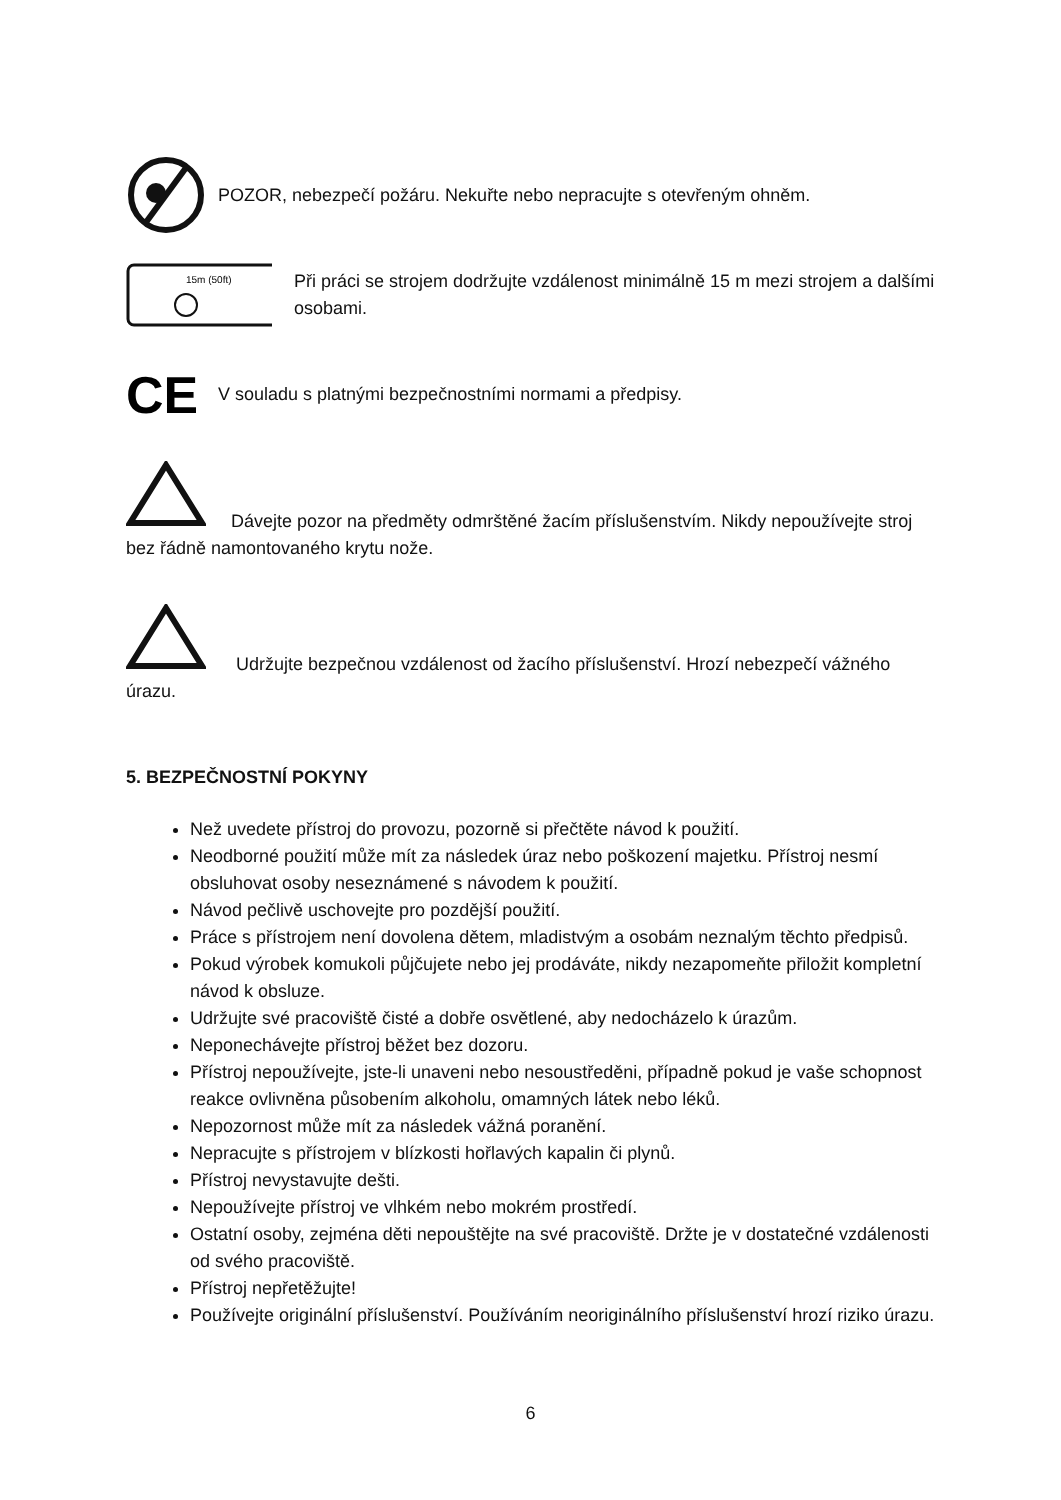POZOR, nebezpečí požáru. Nekuřte nebo nepracujte s otevřeným ohněm.
15m (50ft)
Při práci se strojem dodržujte vzdálenost minimálně 15 m mezi strojem a dalšími osobami.
CE
V souladu s platnými bezpečnostními normami a předpisy.
Dávejte pozor na předměty odmrštěné žacím příslušenstvím. Nikdy nepoužívejte stroj bez řádně namontovaného krytu nože.
Udržujte bezpečnou vzdálenost od žacího příslušenství. Hrozí nebezpečí vážného úrazu.
5. BEZPEČNOSTNÍ POKYNY
Než uvedete přístroj do provozu, pozorně si přečtěte návod k použití.
Neodborné použití může mít za následek úraz nebo poškození majetku. Přístroj nesmí obsluhovat osoby neseznámené s návodem k použití.
Návod pečlivě uschovejte pro pozdější použití.
Práce s přístrojem není dovolena dětem, mladistvým a osobám neznalým těchto předpisů.
Pokud výrobek komukoli půjčujete nebo jej prodáváte, nikdy nezapomeňte přiložit kompletní návod k obsluze.
Udržujte své pracoviště čisté a dobře osvětlené, aby nedocházelo k úrazům.
Neponechávejte přístroj běžet bez dozoru.
Přístroj nepoužívejte, jste-li unaveni nebo nesoustředěni, případně pokud je vaše schopnost reakce ovlivněna působením alkoholu, omamných látek nebo léků.
Nepozornost může mít za následek vážná poranění.
Nepracujte s přístrojem v blízkosti hořlavých kapalin či plynů.
Přístroj nevystavujte dešti.
Nepoužívejte přístroj ve vlhkém nebo mokrém prostředí.
Ostatní osoby, zejména děti nepouštějte na své pracoviště. Držte je v dostatečné vzdálenosti od svého pracoviště.
Přístroj nepřetěžujte!
Používejte originální příslušenství. Používáním neoriginálního příslušenství hrozí riziko úrazu.
6